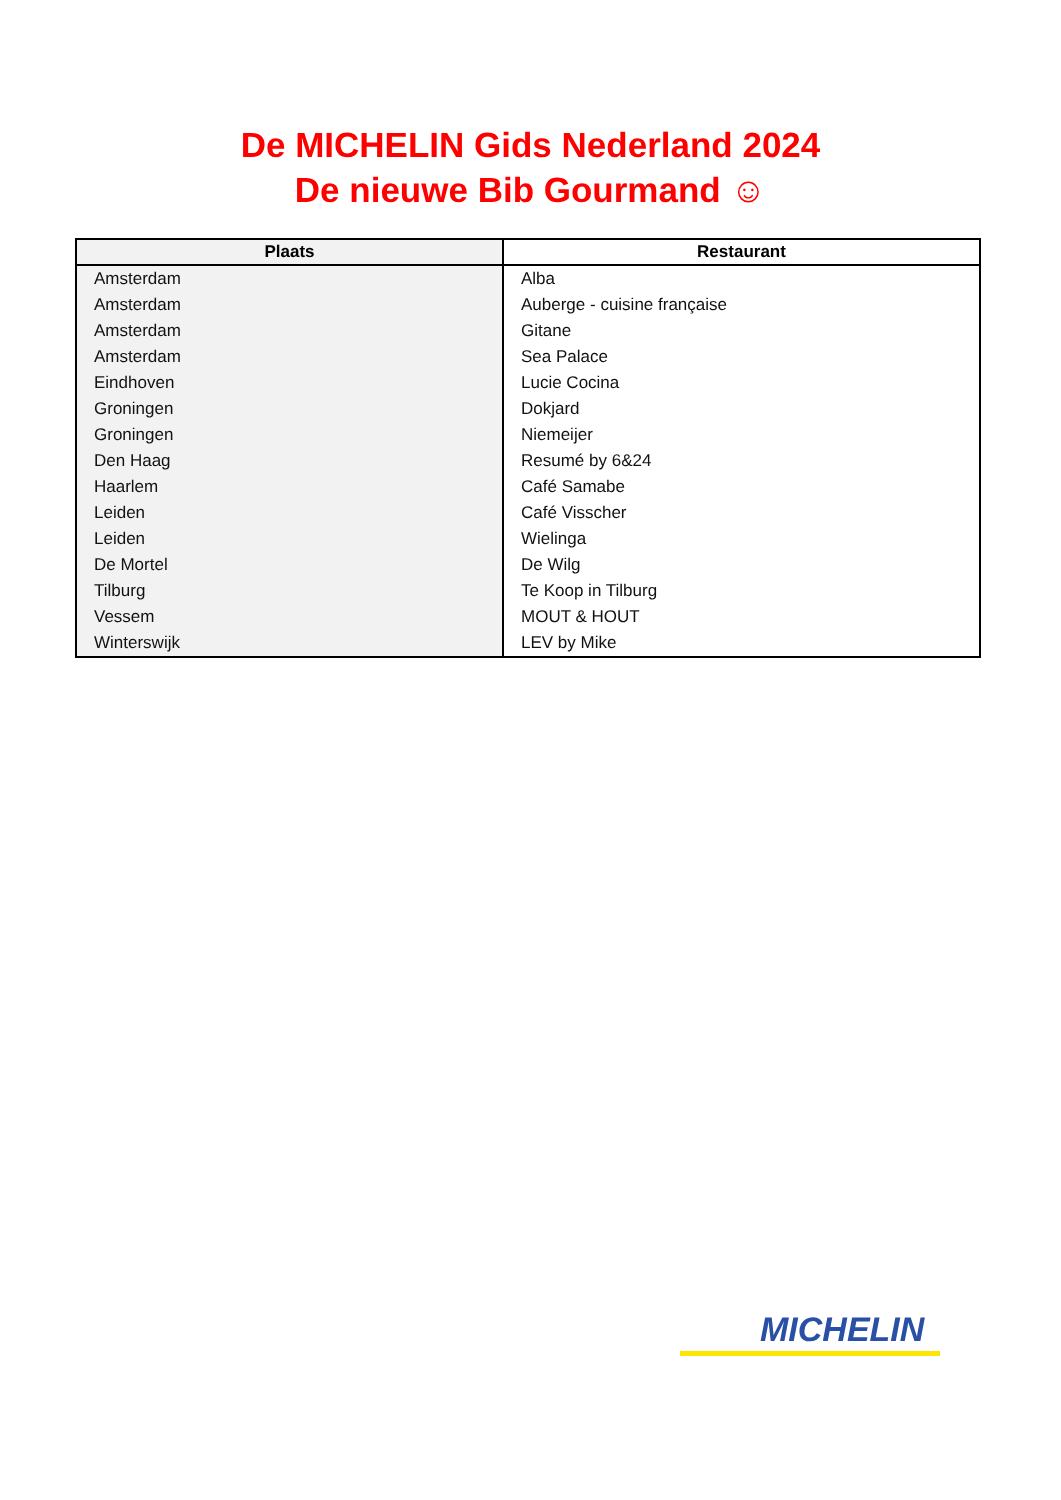De MICHELIN Gids Nederland 2024
De nieuwe Bib Gourmand ☺
| Plaats | Restaurant |
| --- | --- |
| Amsterdam | Alba |
| Amsterdam | Auberge - cuisine française |
| Amsterdam | Gitane |
| Amsterdam | Sea Palace |
| Eindhoven | Lucie Cocina |
| Groningen | Dokjard |
| Groningen | Niemeijer |
| Den Haag | Resumé by 6&24 |
| Haarlem | Café Samabe |
| Leiden | Café Visscher |
| Leiden | Wielinga |
| De Mortel | De Wilg |
| Tilburg | Te Koop in Tilburg |
| Vessem | MOUT & HOUT |
| Winterswijk | LEV by Mike |
MICHELIN